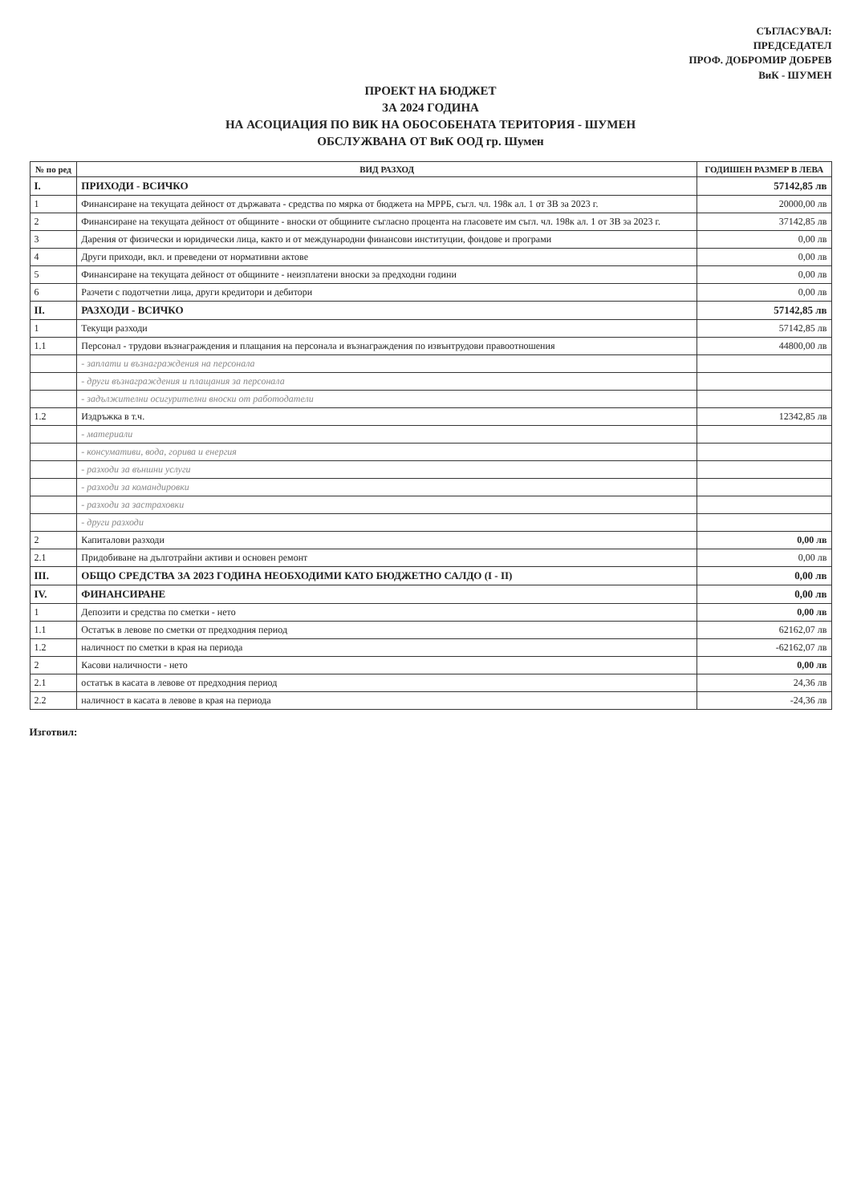СЪГЛАСУВАЛ:
ПРЕДСЕДАТЕЛ
ПРОФ. ДОБРОМИР ДОБРЕВ
ВиК - ШУМЕН
ПРОЕКТ НА БЮДЖЕТ
ЗА 2024 ГОДИНА
НА АСОЦИАЦИЯ ПО ВИК НА ОБОСОБЕНАТА ТЕРИТОРИЯ - ШУМЕН
ОБСЛУЖВАНА ОТ ВиК ООД гр. Шумен
| № по ред | ВИД РАЗХОД | ГОДИШЕН РАЗМЕР В ЛЕВА |
| --- | --- | --- |
| I. | ПРИХОДИ - ВСИЧКО | 57142,85 лв |
| 1 | Финансиране на текущата дейност от държавата - средства по мярка от бюджета на МРРБ, съгл. чл. 198к ал. 1 от ЗВ за 2023 г. | 20000,00 лв |
| 2 | Финансиране на текущата дейност от общините - вноски от общините съгласно процента на гласовете им съгл. чл. 198к ал. 1 от ЗВ за 2023 г. | 37142,85 лв |
| 3 | Дарения от физически и юридически лица, както и от международни финансови институции, фондове и програми | 0,00 лв |
| 4 | Други приходи, вкл. и преведени от нормативни актове | 0,00 лв |
| 5 | Финансиране на текущата дейност от общините - неизплатени вноски за предходни години | 0,00 лв |
| 6 | Разчети с подотчетни лица, други кредитори и дебитори | 0,00 лв |
| II. | РАЗХОДИ - ВСИЧКО | 57142,85 лв |
| 1 | Текущи разходи | 57142,85 лв |
| 1.1 | Персонал - трудови възнаграждения и плащания на персонала и възнаграждения по извънтрудови правоотношения | 44800,00 лв |
| | - заплати и възнаграждения на персонала | |
| | - други възнаграждения и плащания за персонала | |
| | - задължителни осигурителни вноски от работодатели | |
| 1.2 | Издръжка в т.ч. | 12342,85 лв |
| | - материали | |
| | - консумативи, вода, горива и енергия | |
| | - разходи за външни услуги | |
| | - разходи за командировки | |
| | - разходи за застраховки | |
| | - други разходи | |
| 2 | Капиталови разходи | 0,00 лв |
| 2.1 | Придобиване на дълготрайни активи и основен ремонт | 0,00 лв |
| III. | ОБЩО СРЕДСТВА ЗА 2023 ГОДИНА НЕОБХОДИМИ КАТО БЮДЖЕТНО САЛДО (I - II) | 0,00 лв |
| IV. | ФИНАНСИРАНЕ | 0,00 лв |
| 1 | Депозити и средства по сметки - нето | 0,00 лв |
| 1.1 | Остатък в левове по сметки от предходния период | 62162,07 лв |
| 1.2 | наличност по сметки в края на периода | -62162,07 лв |
| 2 | Касови наличности - нето | 0,00 лв |
| 2.1 | остатък в касата в левове от предходния период | 24,36 лв |
| 2.2 | наличност в касата в левове в края на периода | -24,36 лв |
Изготвил: